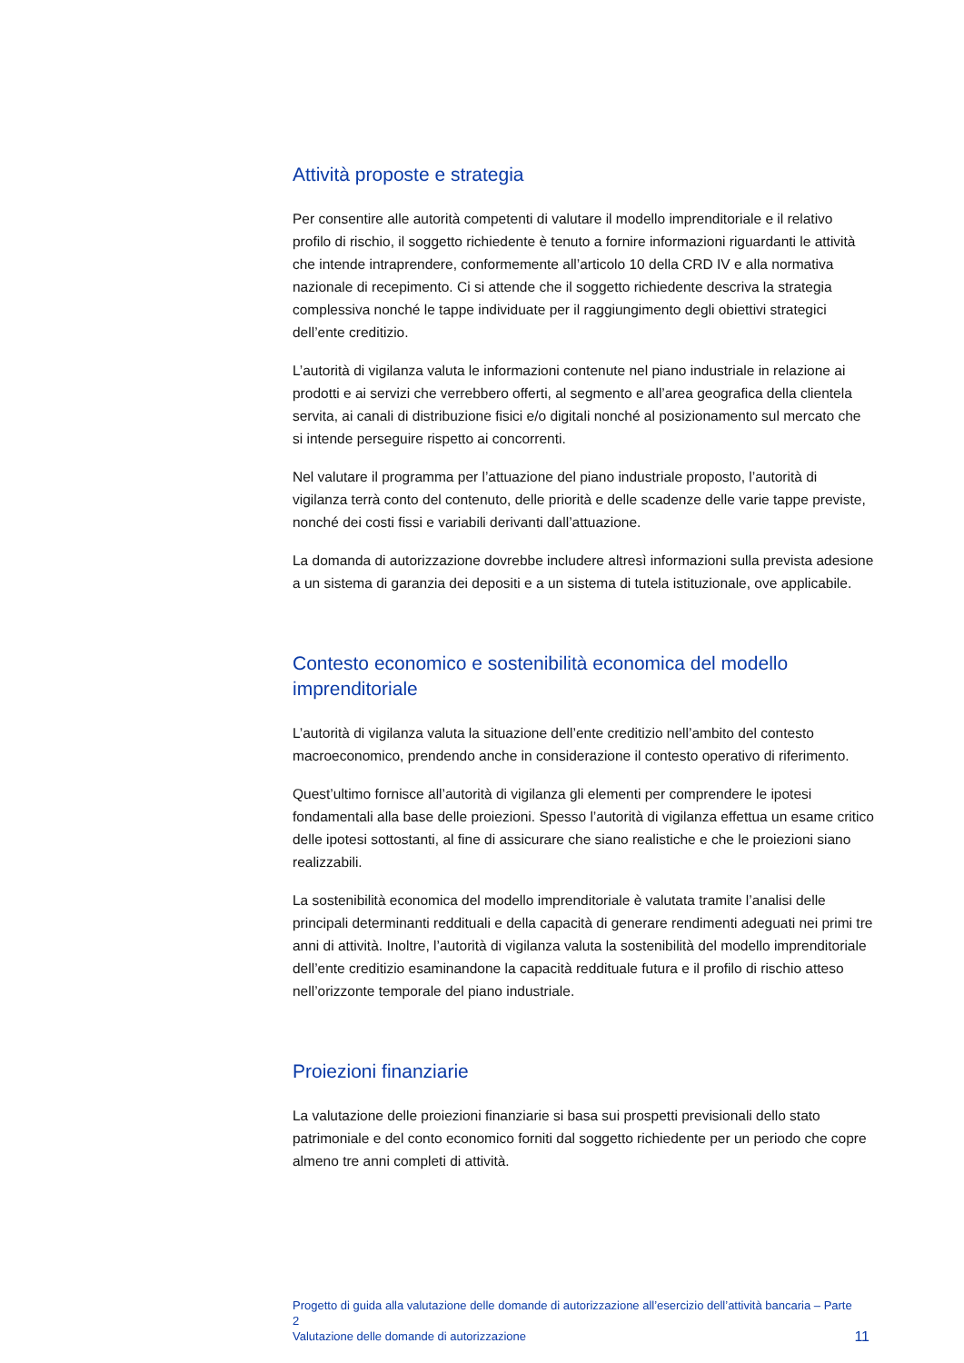Attività proposte e strategia
Per consentire alle autorità competenti di valutare il modello imprenditoriale e il relativo profilo di rischio, il soggetto richiedente è tenuto a fornire informazioni riguardanti le attività che intende intraprendere, conformemente all’articolo 10 della CRD IV e alla normativa nazionale di recepimento. Ci si attende che il soggetto richiedente descriva la strategia complessiva nonché le tappe individuate per il raggiungimento degli obiettivi strategici dell’ente creditizio.
L’autorità di vigilanza valuta le informazioni contenute nel piano industriale in relazione ai prodotti e ai servizi che verrebbero offerti, al segmento e all’area geografica della clientela servita, ai canali di distribuzione fisici e/o digitali nonché al posizionamento sul mercato che si intende perseguire rispetto ai concorrenti.
Nel valutare il programma per l’attuazione del piano industriale proposto, l’autorità di vigilanza terrà conto del contenuto, delle priorità e delle scadenze delle varie tappe previste, nonché dei costi fissi e variabili derivanti dall’attuazione.
La domanda di autorizzazione dovrebbe includere altresì informazioni sulla prevista adesione a un sistema di garanzia dei depositi e a un sistema di tutela istituzionale, ove applicabile.
Contesto economico e sostenibilità economica del modello imprenditoriale
L’autorità di vigilanza valuta la situazione dell’ente creditizio nell’ambito del contesto macroeconomico, prendendo anche in considerazione il contesto operativo di riferimento.
Quest’ultimo fornisce all’autorità di vigilanza gli elementi per comprendere le ipotesi fondamentali alla base delle proiezioni. Spesso l’autorità di vigilanza effettua un esame critico delle ipotesi sottostanti, al fine di assicurare che siano realistiche e che le proiezioni siano realizzabili.
La sostenibilità economica del modello imprenditoriale è valutata tramite l’analisi delle principali determinanti reddituali e della capacità di generare rendimenti adeguati nei primi tre anni di attività. Inoltre, l’autorità di vigilanza valuta la sostenibilità del modello imprenditoriale dell’ente creditizio esaminandone la capacità reddituale futura e il profilo di rischio atteso nell’orizzonte temporale del piano industriale.
Proiezioni finanziarie
La valutazione delle proiezioni finanziarie si basa sui prospetti previsionali dello stato patrimoniale e del conto economico forniti dal soggetto richiedente per un periodo che copre almeno tre anni completi di attività.
Progetto di guida alla valutazione delle domande di autorizzazione all’esercizio dell’attività bancaria – Parte 2
Valutazione delle domande di autorizzazione
11